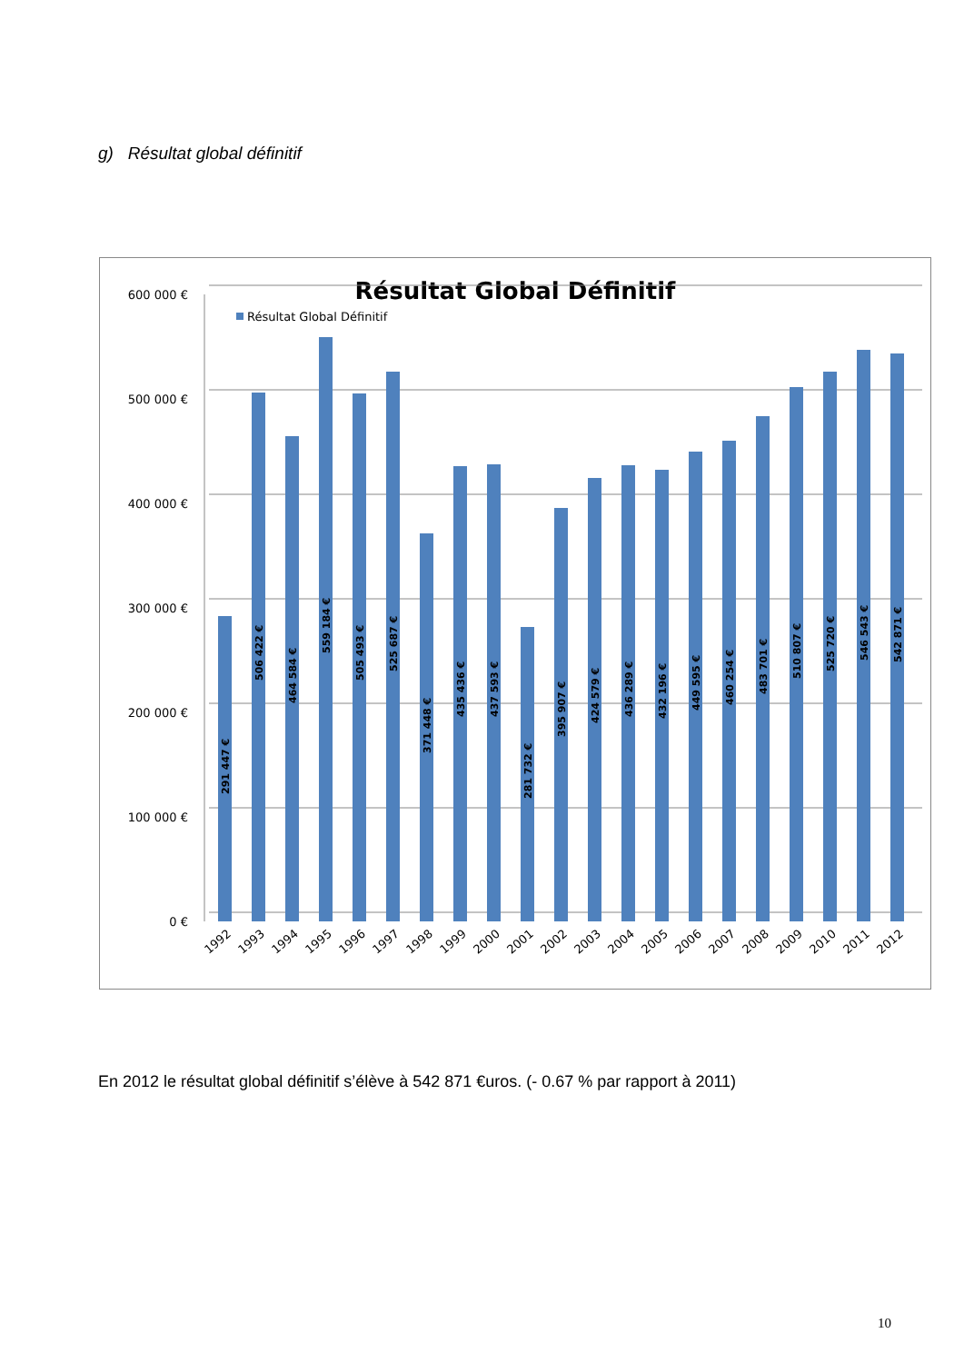g) Résultat global définitif
Résultat Global Définitif
Résultat Global Définitif
600 000 €
500 000 €
400 000 €
300 000 €
200 000 €
100 000 €
0 €
291 447 €
506 422 €
464 584 €
559 184 €
505 493 €
525 687 €
371 448 €
435 436 €
437 593 €
281 732 €
395 907 €
424 579 €
436 289 €
432 196 €
449 595 €
460 254 €
483 701 €
510 807 €
525 720 €
546 543 €
542 871 €
1992
1993
1994
1995
1996
1997
1998
1999
2000
2001
2002
2003
2004
2005
2006
2007
2008
2009
2010
2011
2012
En 2012 le résultat global définitif s’élève à 542 871 €uros. (- 0.67 % par rapport à 2011)
10